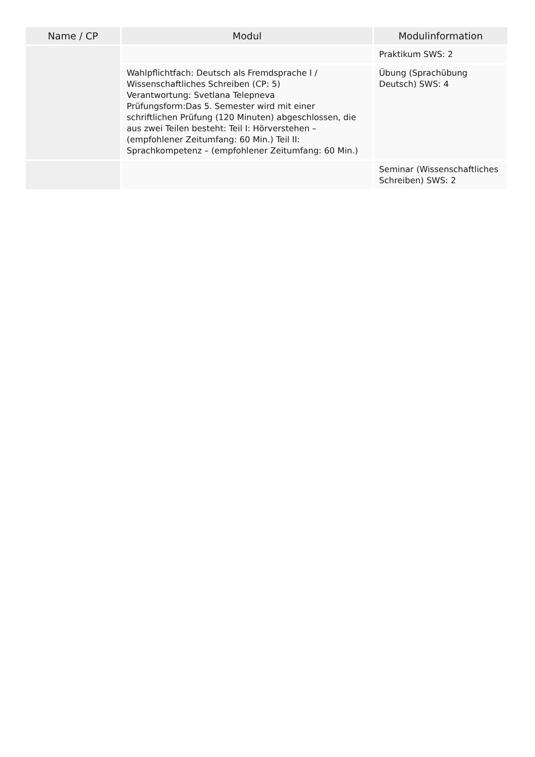| Name / CP | Modul | Modulinformation |
| --- | --- | --- |
| | | Praktikum SWS: 2 |
| | Wahlpflichtfach: Deutsch als Fremdsprache I / Wissenschaftliches Schreiben (CP: 5) Verantwortung: Svetlana Telepneva Prüfungsform:Das 5. Semester wird mit einer schriftlichen Prüfung (120 Minuten) abgeschlossen, die aus zwei Teilen besteht: Teil I: Hörverstehen – (empfohlener Zeitumfang: 60 Min.) Teil II: Sprachkompetenz – (empfohlener Zeitumfang: 60 Min.) | Übung (Sprachübung Deutsch) SWS: 4 |
| | | Seminar (Wissenschaftliches Schreiben) SWS: 2 |